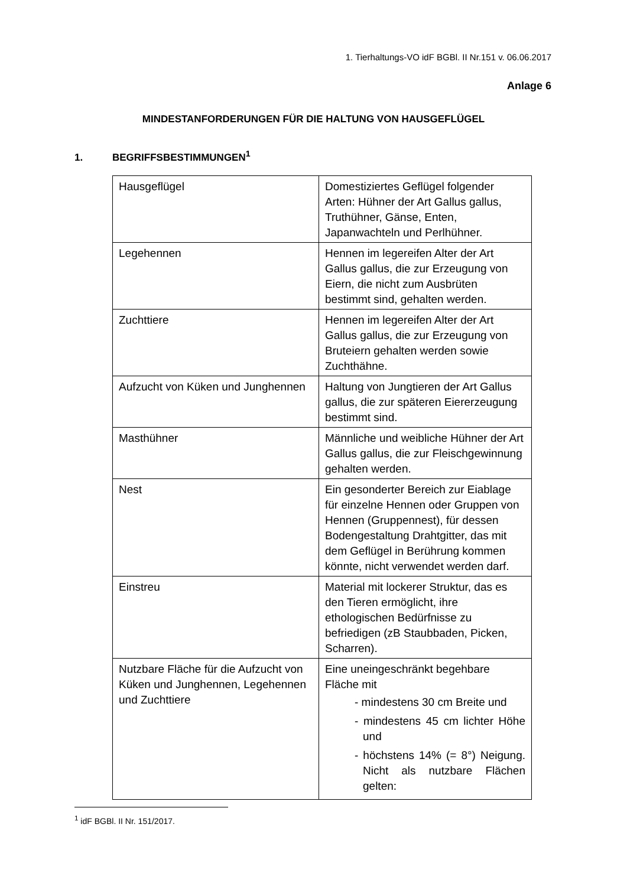1. Tierhaltungs-VO idF BGBl. II Nr.151 v. 06.06.2017
Anlage 6
MINDESTANFORDERUNGEN FÜR DIE HALTUNG VON HAUSGEFLÜGEL
1. BEGRIFFSBESTIMMUNGEN<sup>1</sup>
| Hausgeflügel | Domestiziertes Geflügel folgender Arten: Hühner der Art Gallus gallus, Truthühner, Gänse, Enten, Japanwachteln und Perlhühner. |
| Legehennen | Hennen im legereifen Alter der Art Gallus gallus, die zur Erzeugung von Eiern, die nicht zum Ausbrüten bestimmt sind, gehalten werden. |
| Zuchttiere | Hennen im legereifen Alter der Art Gallus gallus, die zur Erzeugung von Bruteiern gehalten werden sowie Zuchthähne. |
| Aufzucht von Küken und Junghennen | Haltung von Jungtieren der Art Gallus gallus, die zur späteren Eiererzeugung bestimmt sind. |
| Masthühner | Männliche und weibliche Hühner der Art Gallus gallus, die zur Fleischgewinnung gehalten werden. |
| Nest | Ein gesonderter Bereich zur Eiablage für einzelne Hennen oder Gruppen von Hennen (Gruppennest), für dessen Bodengestaltung Drahtgitter, das mit dem Geflügel in Berührung kommen könnte, nicht verwendet werden darf. |
| Einstreu | Material mit lockerer Struktur, das es den Tieren ermöglicht, ihre ethologischen Bedürfnisse zu befriedigen (zB Staubbaden, Picken, Scharren). |
| Nutzbare Fläche für die Aufzucht von Küken und Junghennen, Legehennen und Zuchttiere | Eine uneingeschränkt begehbare Fläche mit - mindestens 30 cm Breite und - mindestens 45 cm lichter Höhe und - höchstens 14% (= 8°) Neigung. Nicht als nutzbare Flächen gelten: |
<sup>1</sup> idF BGBl. II Nr. 151/2017.